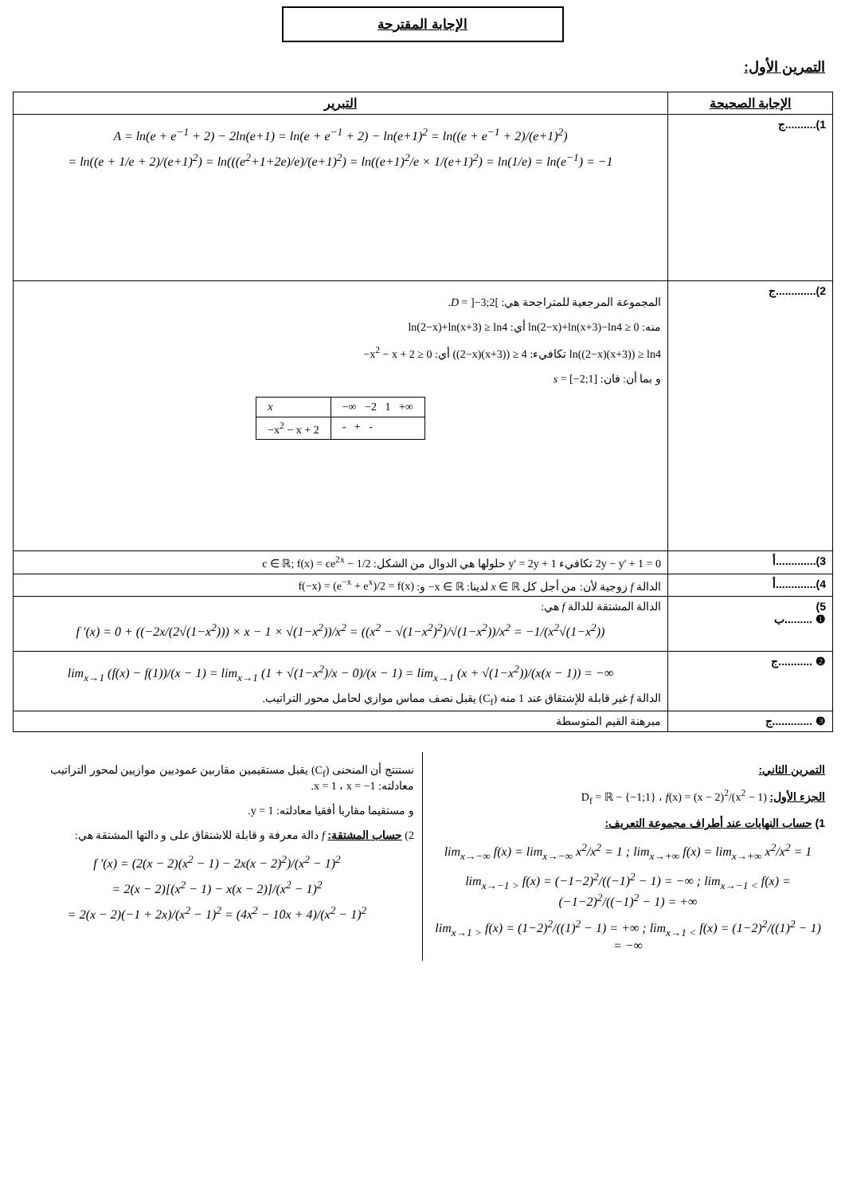الإجابة المقترحة
التمرين الأول:
| الإجابة الصحيحة | التبرير |
| --- | --- |
| 1)..........ج | A = ln(e + e<sup>−1</sup> + 2) − 2ln(e+1) = ln(e + e<sup>−1</sup> + 2) − ln(e+1)<sup>2</sup> = ln((e + e<sup>−1</sup> + 2)/(e+1)<sup>2</sup>) = ln((e + 1/e + 2)/(e+1)<sup>2</sup>) = ln(((e<sup>2</sup>+1+2e)/e)/(e+1)<sup>2</sup>) = ln((e+1)<sup>2</sup>/e × 1/(e+1)<sup>2</sup>) = ln(1/e) = ln(e<sup>−1</sup>) = −1 |
| 2).............ج | المجموعة المرجعية للمتراجحة هي: D = ]−3;2[ . منه: ln(2−x)+ln(x+3)−ln4 ≥ 0 أي: ln(2−x)+ln(x+3) ≥ ln4 ln((2−x)(x+3)) ≥ ln4 تكافيء: ((2−x)(x+3)) ≥ 4 أي: −x<sup>2</sup> − x + 2 ≥ 0 و بما أن: فان: s = [−2;1] / x / −∞ −2 1 +∞ / / −x<sup>2</sup> − x + 2 / - + - / |
| 3).............أ | 2y − y' + 1 = 0 تكافيء y' = 2y + 1 حلولها هي الدوال من الشكل: c ∈ ℝ; f(x) = ce<sup>2x</sup> − 1/2 |
| 4).............أ | الدالة f زوجية لأن: من أجل كل x ∈ ℝ لدينا: −x ∈ ℝ و: f(−x) = (e<sup>−x</sup> + e<sup>x</sup>)/2 = f(x) |
| 5) ❶ .........ب | الدالة المشتقة للدالة f هي: f '(x) = 0 + ((−2x/(2√(1−x<sup>2</sup>))) × x − 1 × √(1−x<sup>2</sup>))/x<sup>2</sup> = ((x<sup>2</sup> − √(1−x<sup>2</sup>)<sup>2</sup>)/√(1−x<sup>2</sup>))/x<sup>2</sup> = −1/(x<sup>2</sup>√(1−x<sup>2</sup>)) |
| ❷ ...........ج | lim<sub>x→1</sub> (f(x) − f(1))/(x − 1) = lim<sub>x→1</sub> (1 + √(1−x<sup>2</sup>)/x − 0)/(x − 1) = lim<sub>x→1</sub> (x + √(1−x<sup>2</sup>))/(x(x − 1)) = −∞ الدالة f غير قابلة للإشتقاق عند 1 منه (C<sub>f</sub>) يقبل نصف مماس موازي لحامل محور التراتيب. |
| ❸ .............ج | مبرهنة القيم المتوسطة |
التمرين الثاني:
الجزء الأول: f(x) = (x − 2)<sup>2</sup>/(x<sup>2</sup> − 1) ، D<sub>f</sub> = ℝ − {−1;1}
1) حساب النهايات عند أطراف مجموعة التعريف:
lim<sub>x→−∞</sub> f(x) = lim<sub>x→−∞</sub> x<sup>2</sup>/x<sup>2</sup> = 1 ; lim<sub>x→+∞</sub> f(x) = lim<sub>x→+∞</sub> x<sup>2</sup>/x<sup>2</sup> = 1
lim<sub>x→−1 ></sub> f(x) = (−1−2)<sup>2</sup>/((−1)<sup>2</sup> − 1) = −∞ ; lim<sub>x→−1 <</sub> f(x) = (−1−2)<sup>2</sup>/((−1)<sup>2</sup> − 1) = +∞
lim<sub>x→1 ></sub> f(x) = (1−2)<sup>2</sup>/((1)<sup>2</sup> − 1) = +∞ ; lim<sub>x→1 <</sub> f(x) = (1−2)<sup>2</sup>/((1)<sup>2</sup> − 1) = −∞
نستنتج أن المنحنى (C<sub>f</sub>) يقبل مستقيمين مقاربين عموديين موازيين لمحور التراتيب معادلته: x = −1 ، x = 1.
و مستقيما مقاربا أفقيا معادلته: y = 1.
2) حساب المشتقة: f دالة معرفة و قابلة للاشتقاق على و دالتها المشتقة هي:
f '(x) = (2(x − 2)(x<sup>2</sup> − 1) − 2x(x − 2)<sup>2</sup>)/(x<sup>2</sup> − 1)<sup>2</sup>
= 2(x − 2)[(x<sup>2</sup> − 1) − x(x − 2)]/(x<sup>2</sup> − 1)<sup>2</sup>
= 2(x − 2)(−1 + 2x)/(x<sup>2</sup> − 1)<sup>2</sup> = (4x<sup>2</sup> − 10x + 4)/(x<sup>2</sup> − 1)<sup>2</sup>